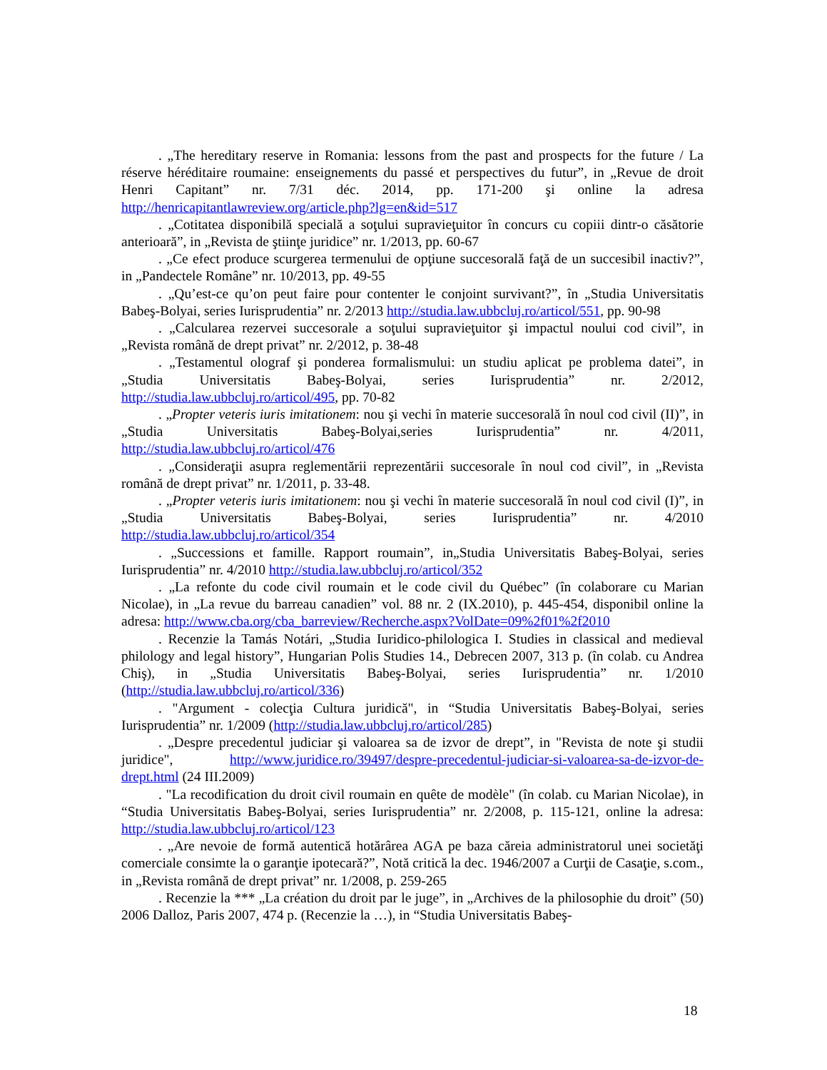. „The hereditary reserve in Romania: lessons from the past and prospects for the future / La réserve héréditaire roumaine: enseignements du passé et perspectives du futur”, in „Revue de droit Henri Capitant” nr. 7/31 déc. 2014, pp. 171-200 şi online la adresa http://henricapitantlawreview.org/article.php?lg=en&id=517
. „Cotitatea disponibilă specială a soţului supravieţuitor în concurs cu copiii dintr-o căsătorie anterioară”, in „Revista de ştiinţe juridice” nr. 1/2013, pp. 60-67
. „Ce efect produce scurgerea termenului de opţiune succesorală faţă de un succesibil inactiv?”, in „Pandectele Române” nr. 10/2013, pp. 49-55
. „Qu’est-ce qu’on peut faire pour contenter le conjoint survivant?”, în „Studia Universitatis Babeş-Bolyai, series Iurisprudentia” nr. 2/2013 http://studia.law.ubbcluj.ro/articol/551, pp. 90-98
. „Calcularea rezervei succesorale a soţului supravieţuitor şi impactul noului cod civil”, in „Revista română de drept privat” nr. 2/2012, p. 38-48
. „Testamentul olograf şi ponderea formalismului: un studiu aplicat pe problema datei”, in „Studia Universitatis Babeş-Bolyai, series Iurisprudentia” nr. 2/2012, http://studia.law.ubbcluj.ro/articol/495, pp. 70-82
. „Propter veteris iuris imitationem: nou şi vechi în materie succesorală în noul cod civil (II)”, in „Studia Universitatis Babeş-Bolyai,series Iurisprudentia” nr. 4/2011, http://studia.law.ubbcluj.ro/articol/476
. „Consideraţii asupra reglementării reprezentării succesorale în noul cod civil”, in „Revista română de drept privat” nr. 1/2011, p. 33-48.
. „Propter veteris iuris imitationem: nou şi vechi în materie succesorală în noul cod civil (I)”, in „Studia Universitatis Babeş-Bolyai, series Iurisprudentia” nr. 4/2010 http://studia.law.ubbcluj.ro/articol/354
. „Successions et famille. Rapport roumain”, in„Studia Universitatis Babeş-Bolyai, series Iurisprudentia” nr. 4/2010 http://studia.law.ubbcluj.ro/articol/352
. „La refonte du code civil roumain et le code civil du Québec” (în colaborare cu Marian Nicolae), in „La revue du barreau canadien” vol. 88 nr. 2 (IX.2010), p. 445-454, disponibil online la adresa: http://www.cba.org/cba_barreview/Recherche.aspx?VolDate=09%2f01%2f2010
. Recenzie la Tamás Notári, „Studia Iuridico-philologica I. Studies in classical and medieval philology and legal history”, Hungarian Polis Studies 14., Debrecen 2007, 313 p. (în colab. cu Andrea Chiş), in „Studia Universitatis Babeş-Bolyai, series Iurisprudentia” nr. 1/2010 (http://studia.law.ubbcluj.ro/articol/336)
. "Argument - colecţia Cultura juridică", in “Studia Universitatis Babeş-Bolyai, series Iurisprudentia” nr. 1/2009 (http://studia.law.ubbcluj.ro/articol/285)
. „Despre precedentul judiciar şi valoarea sa de izvor de drept”, in "Revista de note şi studii juridice", http://www.juridice.ro/39497/despre-precedentul-judiciar-si-valoarea-sa-de-izvor-de-drept.html (24 III.2009)
. "La recodification du droit civil roumain en quête de modèle" (în colab. cu Marian Nicolae), in “Studia Universitatis Babeş-Bolyai, series Iurisprudentia” nr. 2/2008, p. 115-121, online la adresa: http://studia.law.ubbcluj.ro/articol/123
. „Are nevoie de formă autentică hotărârea AGA pe baza căreia administratorul unei societăţi comerciale consimte la o garanţie ipotecară?”, Notă critică la dec. 1946/2007 a Curţii de Casaţie, s.com., in „Revista română de drept privat” nr. 1/2008, p. 259-265
. Recenzie la *** „La création du droit par le juge”, in „Archives de la philosophie du droit” (50) 2006 Dalloz, Paris 2007, 474 p. (Recenzie la …), in “Studia Universitatis Babeş-
18